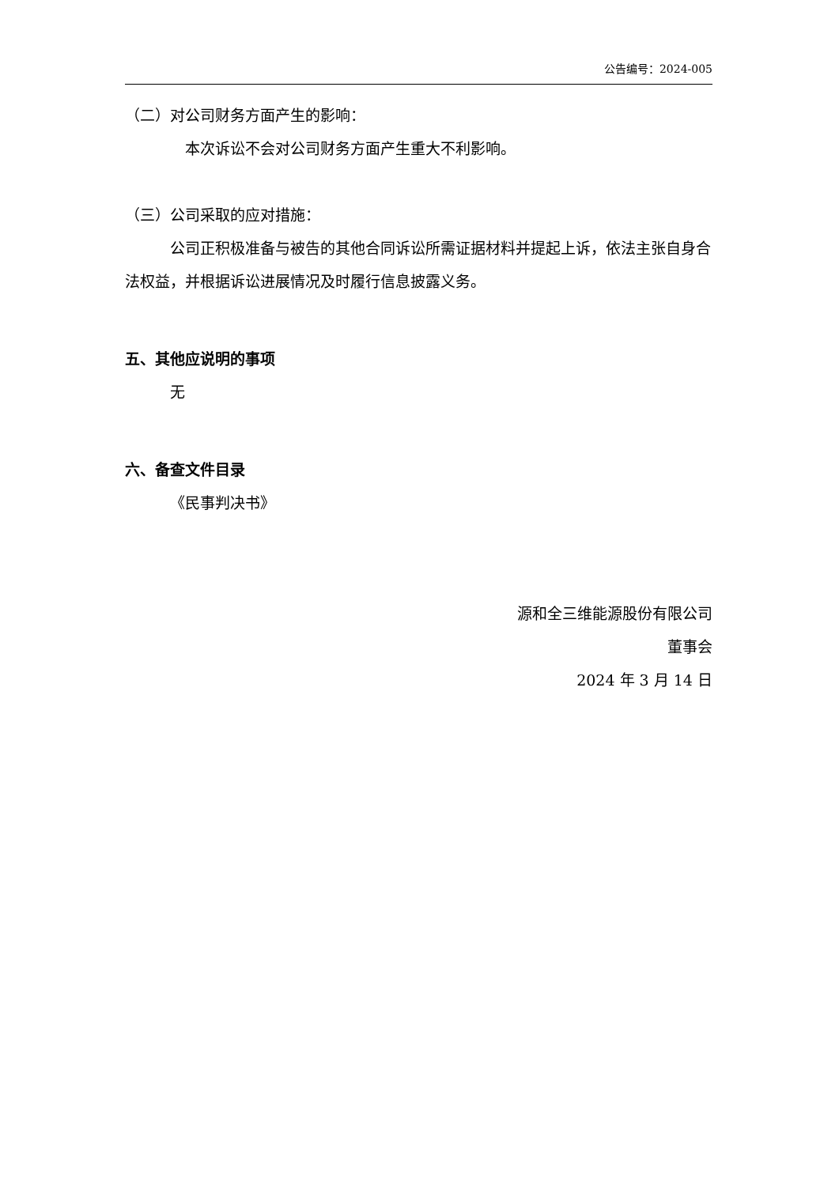公告编号：2024-005
（二）对公司财务方面产生的影响：
本次诉讼不会对公司财务方面产生重大不利影响。
（三）公司采取的应对措施：
公司正积极准备与被告的其他合同诉讼所需证据材料并提起上诉，依法主张自身合法权益，并根据诉讼进展情况及时履行信息披露义务。
五、其他应说明的事项
无
六、备查文件目录
《民事判决书》
源和全三维能源股份有限公司
董事会
2024 年 3 月 14 日